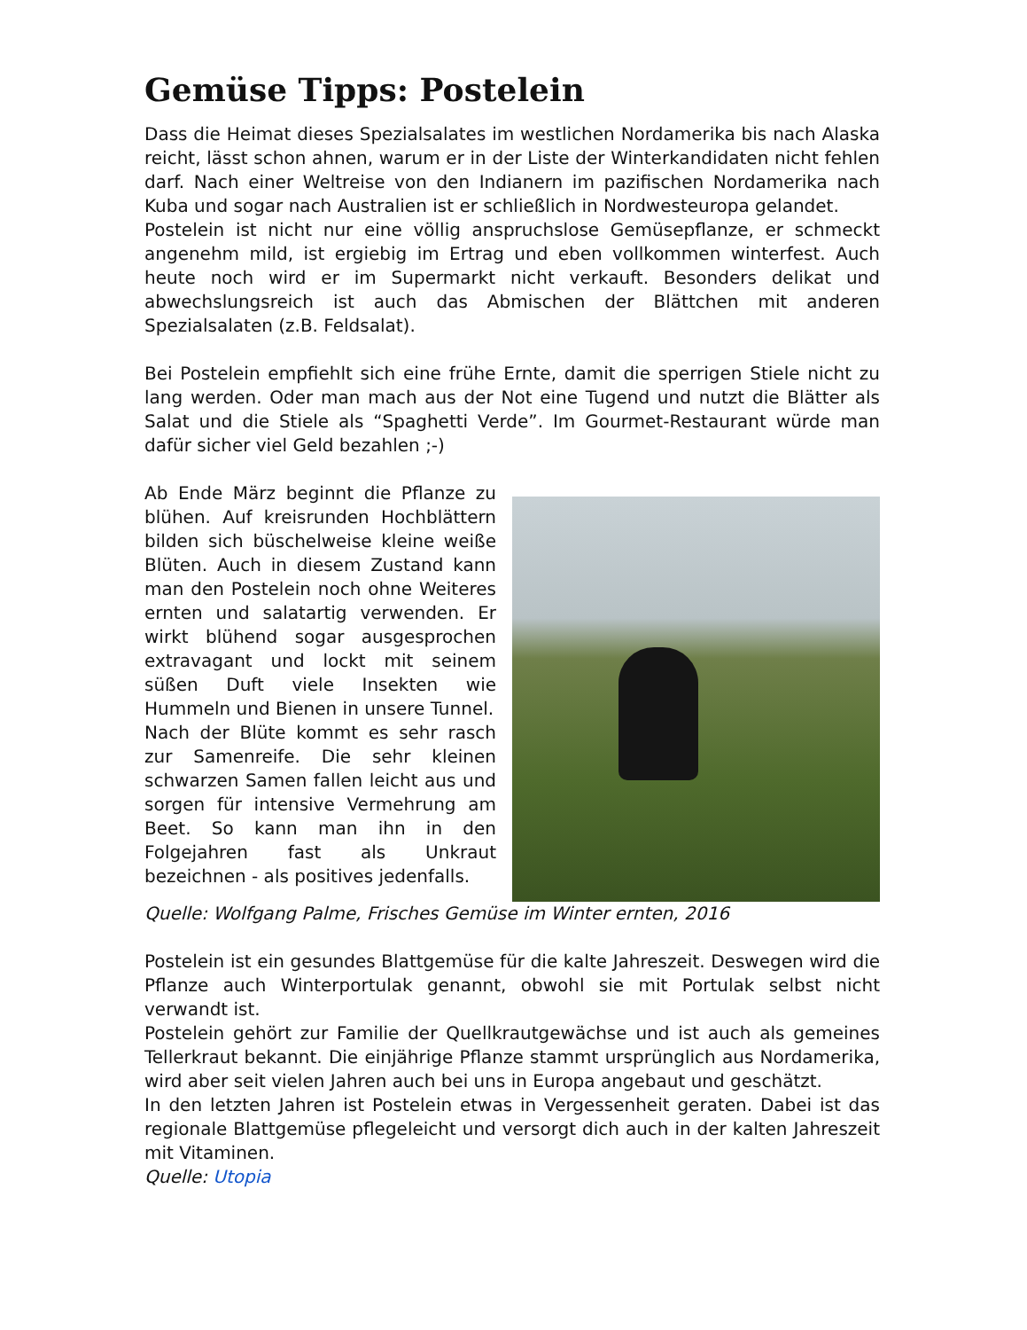Gemüse Tipps: Postelein
Dass die Heimat dieses Spezialsalates im westlichen Nordamerika bis nach Alaska reicht, lässt schon ahnen, warum er in der Liste der Winterkandidaten nicht fehlen darf. Nach einer Weltreise von den Indianern im pazifischen Nordamerika nach Kuba und sogar nach Australien ist er schließlich in Nordwesteuropa gelandet.
Postelein ist nicht nur eine völlig anspruchslose Gemüsepflanze, er schmeckt angenehm mild, ist ergiebig im Ertrag und eben vollkommen winterfest. Auch heute noch wird er im Supermarkt nicht verkauft. Besonders delikat und abwechslungsreich ist auch das Abmischen der Blättchen mit anderen Spezialsalaten (z.B. Feldsalat).
Bei Postelein empfiehlt sich eine frühe Ernte, damit die sperrigen Stiele nicht zu lang werden. Oder man mach aus der Not eine Tugend und nutzt die Blätter als Salat und die Stiele als “Spaghetti Verde”. Im Gourmet-Restaurant würde man dafür sicher viel Geld bezahlen ;-)
Ab Ende März beginnt die Pflanze zu blühen. Auf kreisrunden Hochblättern bilden sich büschelweise kleine weiße Blüten. Auch in diesem Zustand kann man den Postelein noch ohne Weiteres ernten und salatartig verwenden. Er wirkt blühend sogar ausgesprochen extravagant und lockt mit seinem süßen Duft viele Insekten wie Hummeln und Bienen in unsere Tunnel.
Nach der Blüte kommt es sehr rasch zur Samenreife. Die sehr kleinen schwarzen Samen fallen leicht aus und sorgen für intensive Vermehrung am Beet. So kann man ihn in den Folgejahren fast als Unkraut bezeichnen - als positives jedenfalls.
Quelle: Wolfgang Palme, Frisches Gemüse im Winter ernten, 2016
Postelein ist ein gesundes Blattgemüse für die kalte Jahreszeit. Deswegen wird die Pflanze auch Winterportulak genannt, obwohl sie mit Portulak selbst nicht verwandt ist.
Postelein gehört zur Familie der Quellkrautgewächse und ist auch als gemeines Tellerkraut bekannt. Die einjährige Pflanze stammt ursprünglich aus Nordamerika, wird aber seit vielen Jahren auch bei uns in Europa angebaut und geschätzt.
In den letzten Jahren ist Postelein etwas in Vergessenheit geraten. Dabei ist das regionale Blattgemüse pflegeleicht und versorgt dich auch in der kalten Jahreszeit mit Vitaminen.
Quelle: Utopia